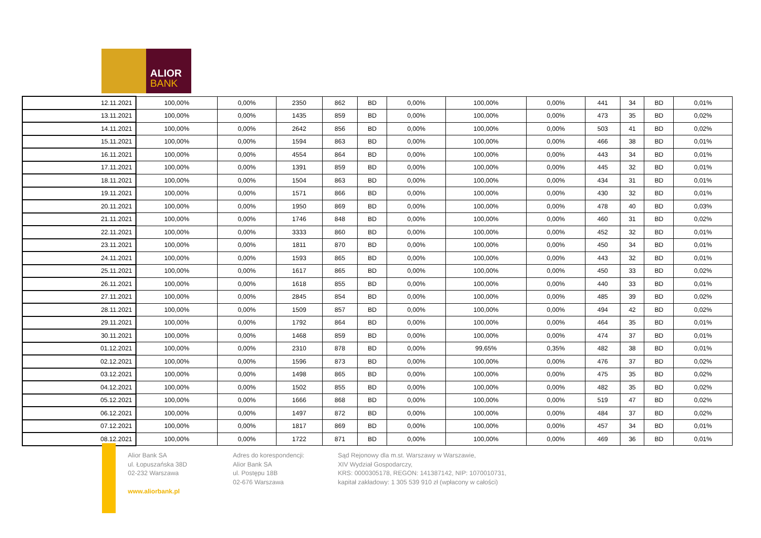ALIOR
BANK
| 12.11.2021 | 100,00% | 0,00% | 2350 | 862 | BD | 0,00% | 100,00% | 0,00% | 441 | 34 | BD | 0,01% |
| 13.11.2021 | 100,00% | 0,00% | 1435 | 859 | BD | 0,00% | 100,00% | 0,00% | 473 | 35 | BD | 0,02% |
| 14.11.2021 | 100,00% | 0,00% | 2642 | 856 | BD | 0,00% | 100,00% | 0,00% | 503 | 41 | BD | 0,02% |
| 15.11.2021 | 100,00% | 0,00% | 1594 | 863 | BD | 0,00% | 100,00% | 0,00% | 466 | 38 | BD | 0,01% |
| 16.11.2021 | 100,00% | 0,00% | 4554 | 864 | BD | 0,00% | 100,00% | 0,00% | 443 | 34 | BD | 0,01% |
| 17.11.2021 | 100,00% | 0,00% | 1391 | 859 | BD | 0,00% | 100,00% | 0,00% | 445 | 32 | BD | 0,01% |
| 18.11.2021 | 100,00% | 0,00% | 1504 | 863 | BD | 0,00% | 100,00% | 0,00% | 434 | 31 | BD | 0,01% |
| 19.11.2021 | 100,00% | 0,00% | 1571 | 866 | BD | 0,00% | 100,00% | 0,00% | 430 | 32 | BD | 0,01% |
| 20.11.2021 | 100,00% | 0,00% | 1950 | 869 | BD | 0,00% | 100,00% | 0,00% | 478 | 40 | BD | 0,03% |
| 21.11.2021 | 100,00% | 0,00% | 1746 | 848 | BD | 0,00% | 100,00% | 0,00% | 460 | 31 | BD | 0,02% |
| 22.11.2021 | 100,00% | 0,00% | 3333 | 860 | BD | 0,00% | 100,00% | 0,00% | 452 | 32 | BD | 0,01% |
| 23.11.2021 | 100,00% | 0,00% | 1811 | 870 | BD | 0,00% | 100,00% | 0,00% | 450 | 34 | BD | 0,01% |
| 24.11.2021 | 100,00% | 0,00% | 1593 | 865 | BD | 0,00% | 100,00% | 0,00% | 443 | 32 | BD | 0,01% |
| 25.11.2021 | 100,00% | 0,00% | 1617 | 865 | BD | 0,00% | 100,00% | 0,00% | 450 | 33 | BD | 0,02% |
| 26.11.2021 | 100,00% | 0,00% | 1618 | 855 | BD | 0,00% | 100,00% | 0,00% | 440 | 33 | BD | 0,01% |
| 27.11.2021 | 100,00% | 0,00% | 2845 | 854 | BD | 0,00% | 100,00% | 0,00% | 485 | 39 | BD | 0,02% |
| 28.11.2021 | 100,00% | 0,00% | 1509 | 857 | BD | 0,00% | 100,00% | 0,00% | 494 | 42 | BD | 0,02% |
| 29.11.2021 | 100,00% | 0,00% | 1792 | 864 | BD | 0,00% | 100,00% | 0,00% | 464 | 35 | BD | 0,01% |
| 30.11.2021 | 100,00% | 0,00% | 1468 | 859 | BD | 0,00% | 100,00% | 0,00% | 474 | 37 | BD | 0,01% |
| 01.12.2021 | 100,00% | 0,00% | 2310 | 878 | BD | 0,00% | 99,65% | 0,35% | 482 | 38 | BD | 0,01% |
| 02.12.2021 | 100,00% | 0,00% | 1596 | 873 | BD | 0,00% | 100,00% | 0,00% | 476 | 37 | BD | 0,02% |
| 03.12.2021 | 100,00% | 0,00% | 1498 | 865 | BD | 0,00% | 100,00% | 0,00% | 475 | 35 | BD | 0,02% |
| 04.12.2021 | 100,00% | 0,00% | 1502 | 855 | BD | 0,00% | 100,00% | 0,00% | 482 | 35 | BD | 0,02% |
| 05.12.2021 | 100,00% | 0,00% | 1666 | 868 | BD | 0,00% | 100,00% | 0,00% | 519 | 47 | BD | 0,02% |
| 06.12.2021 | 100,00% | 0,00% | 1497 | 872 | BD | 0,00% | 100,00% | 0,00% | 484 | 37 | BD | 0,02% |
| 07.12.2021 | 100,00% | 0,00% | 1817 | 869 | BD | 0,00% | 100,00% | 0,00% | 457 | 34 | BD | 0,01% |
| 08.12.2021 | 100,00% | 0,00% | 1722 | 871 | BD | 0,00% | 100,00% | 0,00% | 469 | 36 | BD | 0,01% |
Alior Bank SA
ul. Łopuszańska 38D
02-232 Warszawa
www.aliorbank.pl
Adres do korespondencji:
Alior Bank SA
ul. Postępu 18B
02-676 Warszawa
Sąd Rejonowy dla m.st. Warszawy w Warszawie,
XIV Wydział Gospodarczy,
KRS: 0000305178, REGON: 141387142, NIP: 1070010731,
kapitał zakładowy: 1 305 539 910 zł (wpłacony w całości)